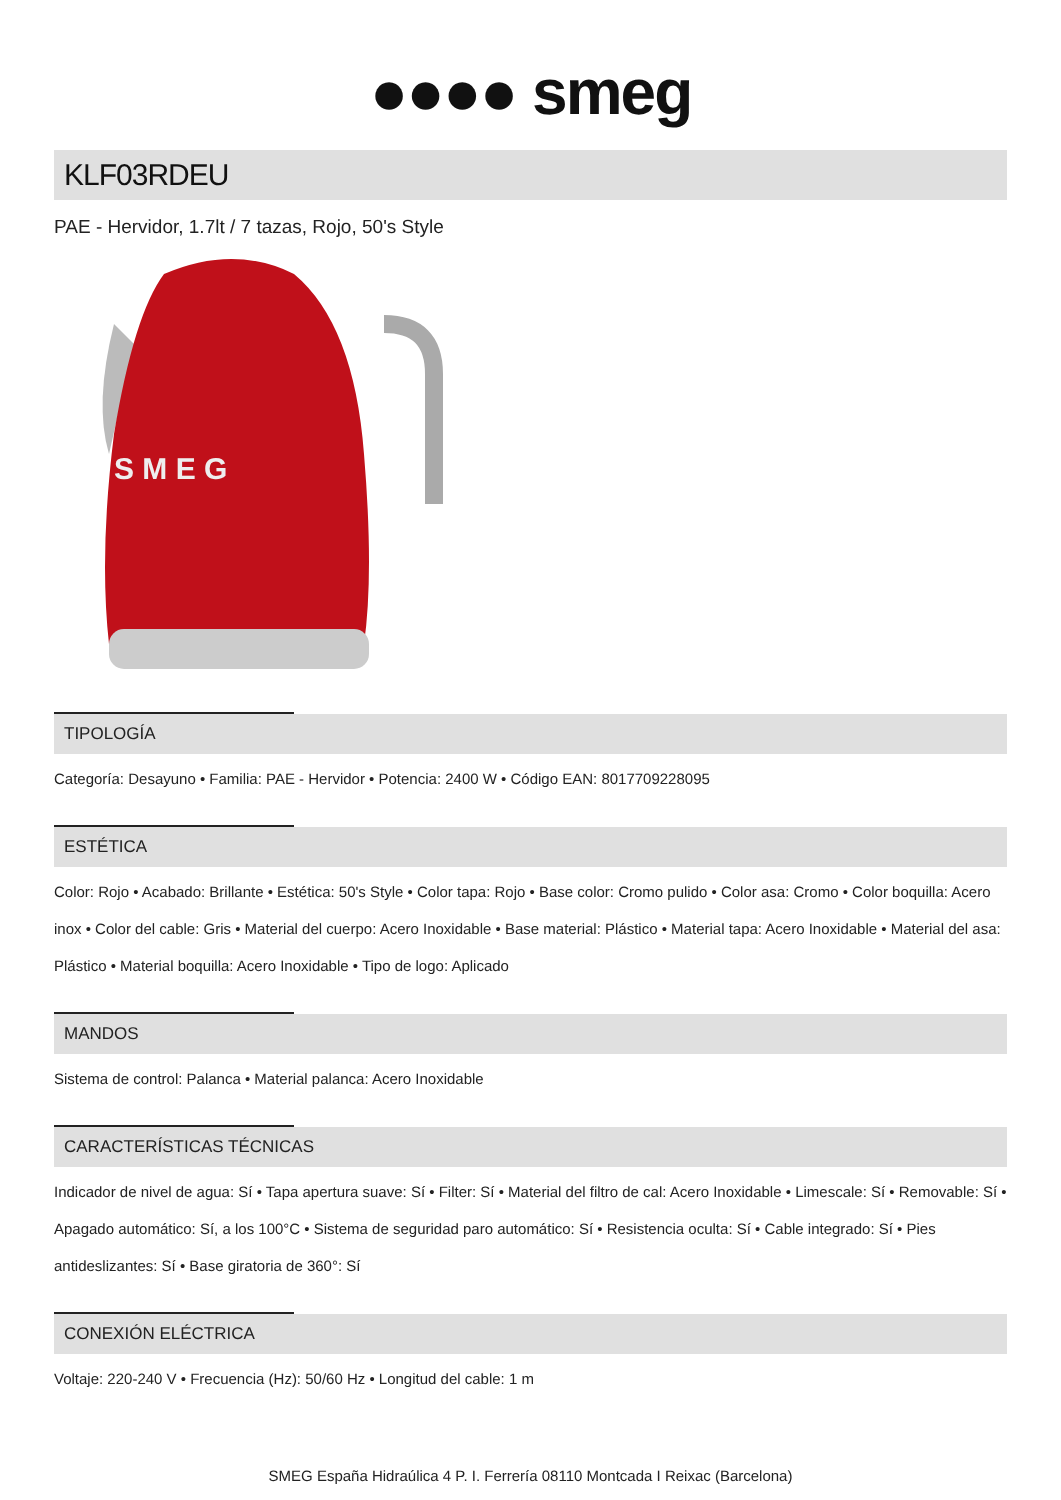●●●● smeg
KLF03RDEU
PAE - Hervidor, 1.7lt / 7 tazas, Rojo, 50's Style
S M E G
TIPOLOGÍA
Categoría: Desayuno • Familia: PAE - Hervidor • Potencia: 2400 W • Código EAN: 8017709228095
ESTÉTICA
Color: Rojo • Acabado: Brillante • Estética: 50's Style • Color tapa: Rojo • Base color: Cromo pulido • Color asa: Cromo • Color boquilla: Acero inox • Color del cable: Gris • Material del cuerpo: Acero Inoxidable • Base material: Plástico • Material tapa: Acero Inoxidable • Material del asa: Plástico • Material boquilla: Acero Inoxidable • Tipo de logo: Aplicado
MANDOS
Sistema de control: Palanca • Material palanca: Acero Inoxidable
CARACTERÍSTICAS TÉCNICAS
Indicador de nivel de agua: Sí • Tapa apertura suave: Sí • Filter: Sí • Material del filtro de cal: Acero Inoxidable • Limescale: Sí • Removable: Sí • Apagado automático: Sí, a los 100°C • Sistema de seguridad paro automático: Sí • Resistencia oculta: Sí • Cable integrado: Sí • Pies antideslizantes: Sí • Base giratoria de 360°: Sí
CONEXIÓN ELÉCTRICA
Voltaje: 220-240 V • Frecuencia (Hz): 50/60 Hz • Longitud del cable: 1 m
SMEG España Hidraúlica 4 P. I. Ferrería 08110 Montcada I Reixac (Barcelona)